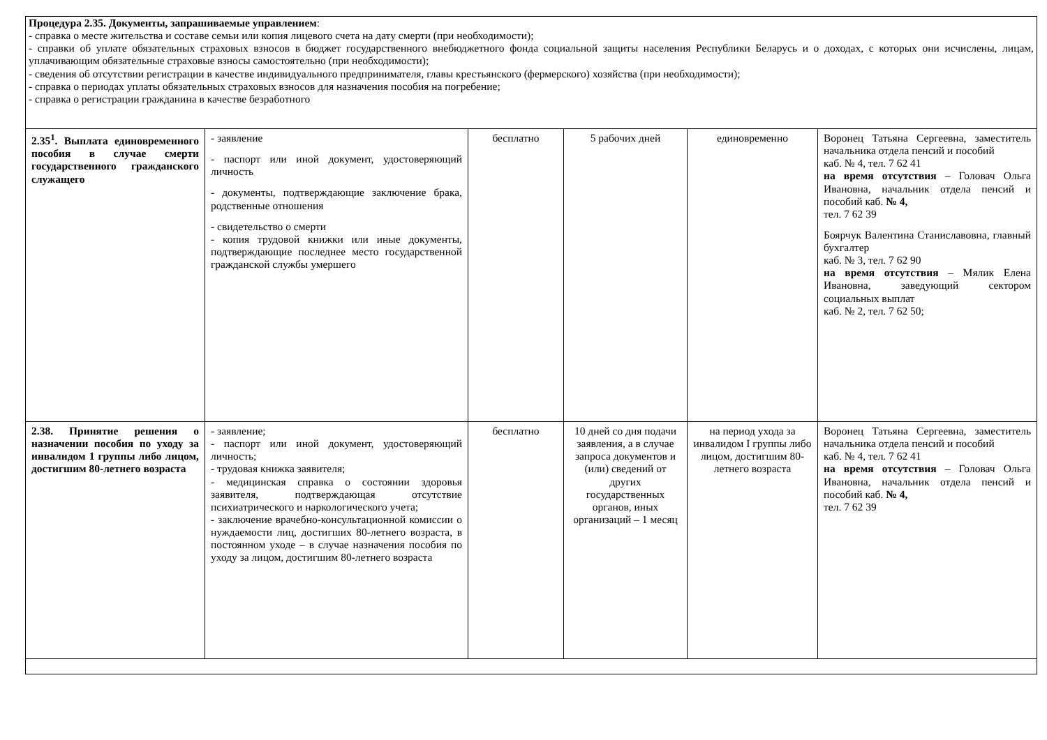| Процедура 2.35. Документы, запрашиваемые управлением : - справка о месте жительства и составе семьи или копия лицевого счета на дату смерти (при необходимости); - справки об уплате обязательных страховых взносов в бюджет государственного внебюджетного фонда социальной защиты населения Республики Беларусь и о доходах, с которых они исчислены, лицам, уплачивающим обязательные страховые взносы самостоятельно (при необходимости); - сведения об отсутствии регистрации в качестве индивидуального предпринимателя, главы крестьянского (фермерского) хозяйства (при необходимости); - справка о периодах уплаты обязательных страховых взносов для назначения пособия на погребение; - справка о регистрации гражданина в качестве безработного | | | | | |
| 2.35<sup>1</sup>. Выплата единовременного пособия в случае смерти государственного гражданского служащего | - заявление - паспорт или иной документ, удостоверяющий личность - документы, подтверждающие заключение брака, родственные отношения - свидетельство о смерти - копия трудовой книжки или иные документы, подтверждающие последнее место государственной гражданской службы умершего | бесплатно | 5 рабочих дней | единовременно | Воронец Татьяна Сергеевна, заместитель начальника отдела пенсий и пособий каб. № 4, тел. 7 62 41 на время отсутствия – Головач Ольга Ивановна, начальник отдела пенсий и пособий каб. № 4, тел. 7 62 39 Боярчук Валентина Станиславовна, главный бухгалтер каб. № 3, тел. 7 62 90 на время отсутствия – Мялик Елена Ивановна, заведующий сектором социальных выплат каб. № 2, тел. 7 62 50; |
| 2.38. Принятие решения о назначении пособия по уходу за инвалидом 1 группы либо лицом, достигшим 80-летнего возраста | - заявление; - паспорт или иной документ, удостоверяющий личность; - трудовая книжка заявителя; - медицинская справка о состоянии здоровья заявителя, подтверждающая отсутствие психиатрического и наркологического учета; - заключение врачебно-консультационной комиссии о нуждаемости лиц, достигших 80-летнего возраста, в постоянном уходе – в случае назначения пособия по уходу за лицом, достигшим 80-летнего возраста | бесплатно | 10 дней со дня подачи заявления, а в случае запроса документов и (или) сведений от других государственных органов, иных организаций – 1 месяц | на период ухода за инвалидом I группы либо лицом, достигшим 80-летнего возраста | Воронец Татьяна Сергеевна, заместитель начальника отдела пенсий и пособий каб. № 4, тел. 7 62 41 на время отсутствия – Головач Ольга Ивановна, начальник отдела пенсий и пособий каб. № 4, тел. 7 62 39 |